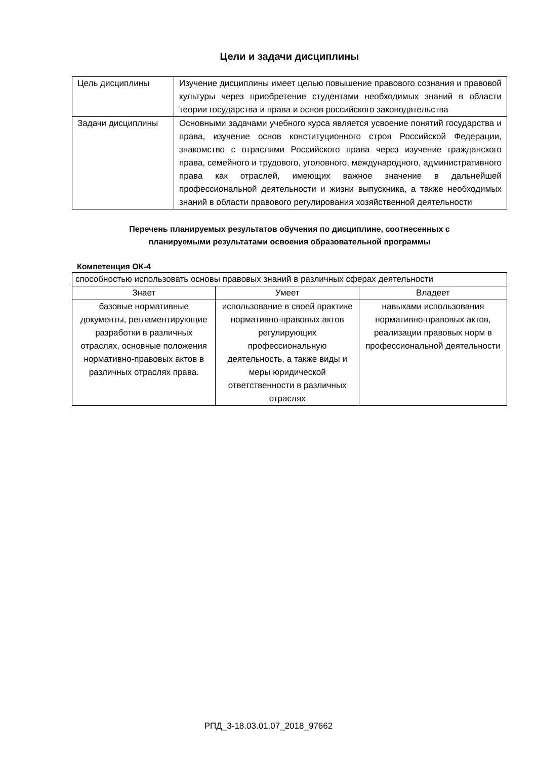Цели и задачи дисциплины
| Цель дисциплины | Изучение дисциплины имеет целью повышение правового сознания и правовой культуры через приобретение студентами необходимых знаний в области теории государства и права и основ российского законодательства |
| Задачи дисциплины | Основными задачами учебного курса является усвоение понятий государства и права, изучение основ конституционного строя Российской Федерации, знакомство с отраслями Российского права через изучение гражданского права, семейного и трудового, уголовного, международного, административного права как отраслей, имеющих важное значение в дальнейшей профессиональной деятельности и жизни выпускника, а также необходимых знаний в области правового регулирования хозяйственной деятельности |
Перечень планируемых результатов обучения по дисциплине, соотнесенных с
планируемыми результатами освоения образовательной программы
Компетенция ОК-4
| способностью использовать основы правовых знаний в различных сферах деятельности | | |
| Знает | Умеет | Владеет |
| базовые нормативные документы, регламентирующие разработки в различных отраслях, основные положения нормативно-правовых актов в различных отраслях права. | использование в своей практике нормативно-правовых актов регулирующих профессиональную деятельность, а также виды и меры юридической ответственности в различных отраслях | навыками использования нормативно-правовых актов, реализации правовых норм в профессиональной деятельности |
РПД_3-18.03.01.07_2018_97662